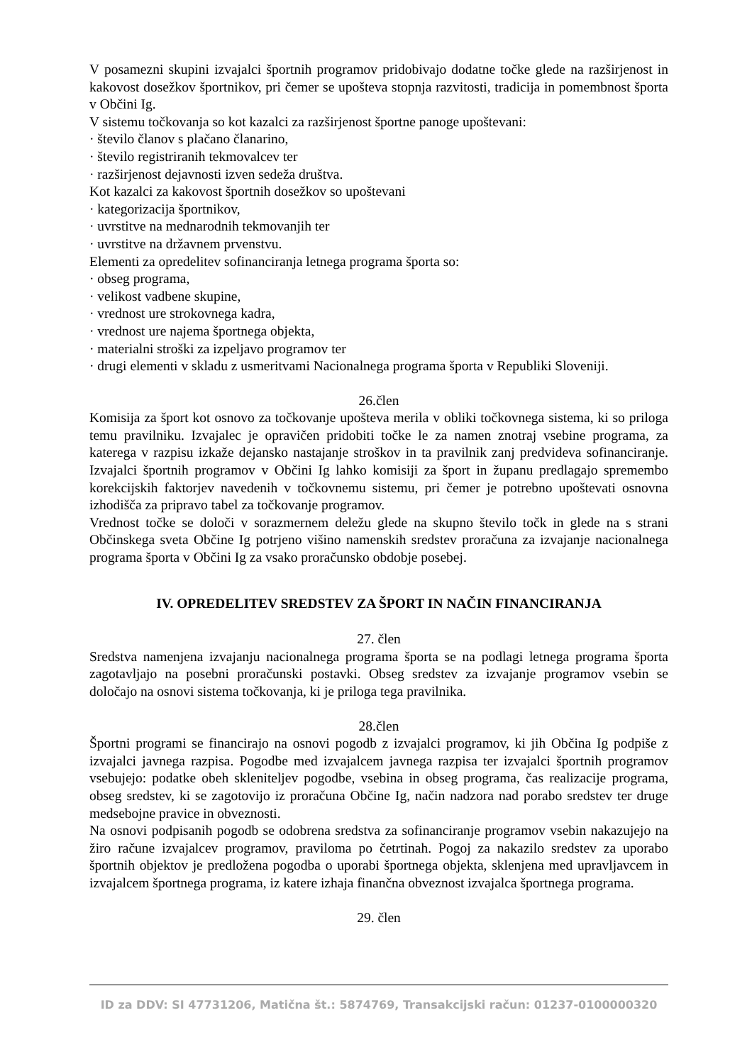V posamezni skupini izvajalci športnih programov pridobivajo dodatne točke glede na razširjenost in kakovost dosežkov športnikov, pri čemer se upošteva stopnja razvitosti, tradicija in pomembnost športa v Občini Ig.
V sistemu točkovanja so kot kazalci za razširjenost športne panoge upoštevani:
· število članov s plačano članarino,
· število registriranih tekmovalcev ter
· razširjenost dejavnosti izven sedeža društva.
Kot kazalci za kakovost športnih dosežkov so upoštevani
· kategorizacija športnikov,
· uvrstitve na mednarodnih tekmovanjih ter
· uvrstitve na državnem prvenstvu.
Elementi za opredelitev sofinanciranja letnega programa športa so:
· obseg programa,
· velikost vadbene skupine,
· vrednost ure strokovnega kadra,
· vrednost ure najema športnega objekta,
· materialni stroški za izpeljavo programov ter
· drugi elementi v skladu z usmeritvami Nacionalnega programa športa v Republiki Sloveniji.
26.člen
Komisija za šport kot osnovo za točkovanje upošteva merila v obliki točkovnega sistema, ki so priloga temu pravilniku. Izvajalec je opravičen pridobiti točke le za namen znotraj vsebine programa, za katerega v razpisu izkaže dejansko nastajanje stroškov in ta pravilnik zanj predvideva sofinanciranje. Izvajalci športnih programov v Občini Ig lahko komisiji za šport in županu predlagajo spremembo korekcijskih faktorjev navedenih v točkovnemu sistemu, pri čemer je potrebno upoštevati osnovna izhodišča za pripravo tabel za točkovanje programov.
Vrednost točke se določi v sorazmernem deležu glede na skupno število točk in glede na s strani Občinskega sveta Občine Ig potrjeno višino namenskih sredstev proračuna za izvajanje nacionalnega programa športa v Občini Ig za vsako proračunsko obdobje posebej.
IV. OPREDELITEV SREDSTEV ZA ŠPORT IN NAČIN FINANCIRANJA
27. člen
Sredstva namenjena izvajanju nacionalnega programa športa se na podlagi letnega programa športa zagotavljajo na posebni proračunski postavki. Obseg sredstev za izvajanje programov vsebin se določajo na osnovi sistema točkovanja, ki je priloga tega pravilnika.
28.člen
Športni programi se financirajo na osnovi pogodb z izvajalci programov, ki jih Občina Ig podpiše z izvajalci javnega razpisa. Pogodbe med izvajalcem javnega razpisa ter izvajalci športnih programov vsebujejo: podatke obeh skleniteljev pogodbe, vsebina in obseg programa, čas realizacije programa, obseg sredstev, ki se zagotovijo iz proračuna Občine Ig, način nadzora nad porabo sredstev ter druge medsebojne pravice in obveznosti.
Na osnovi podpisanih pogodb se odobrena sredstva za sofinanciranje programov vsebin nakazujejo na žiro račune izvajalcev programov, praviloma po četrtinah. Pogoj za nakazilo sredstev za uporabo športnih objektov je predložena pogodba o uporabi športnega objekta, sklenjena med upravljavcem in izvajalcem športnega programa, iz katere izhaja finančna obveznost izvajalca športnega programa.
29. člen
ID za DDV: SI 47731206, Matična št.: 5874769, Transakcijski račun: 01237-0100000320